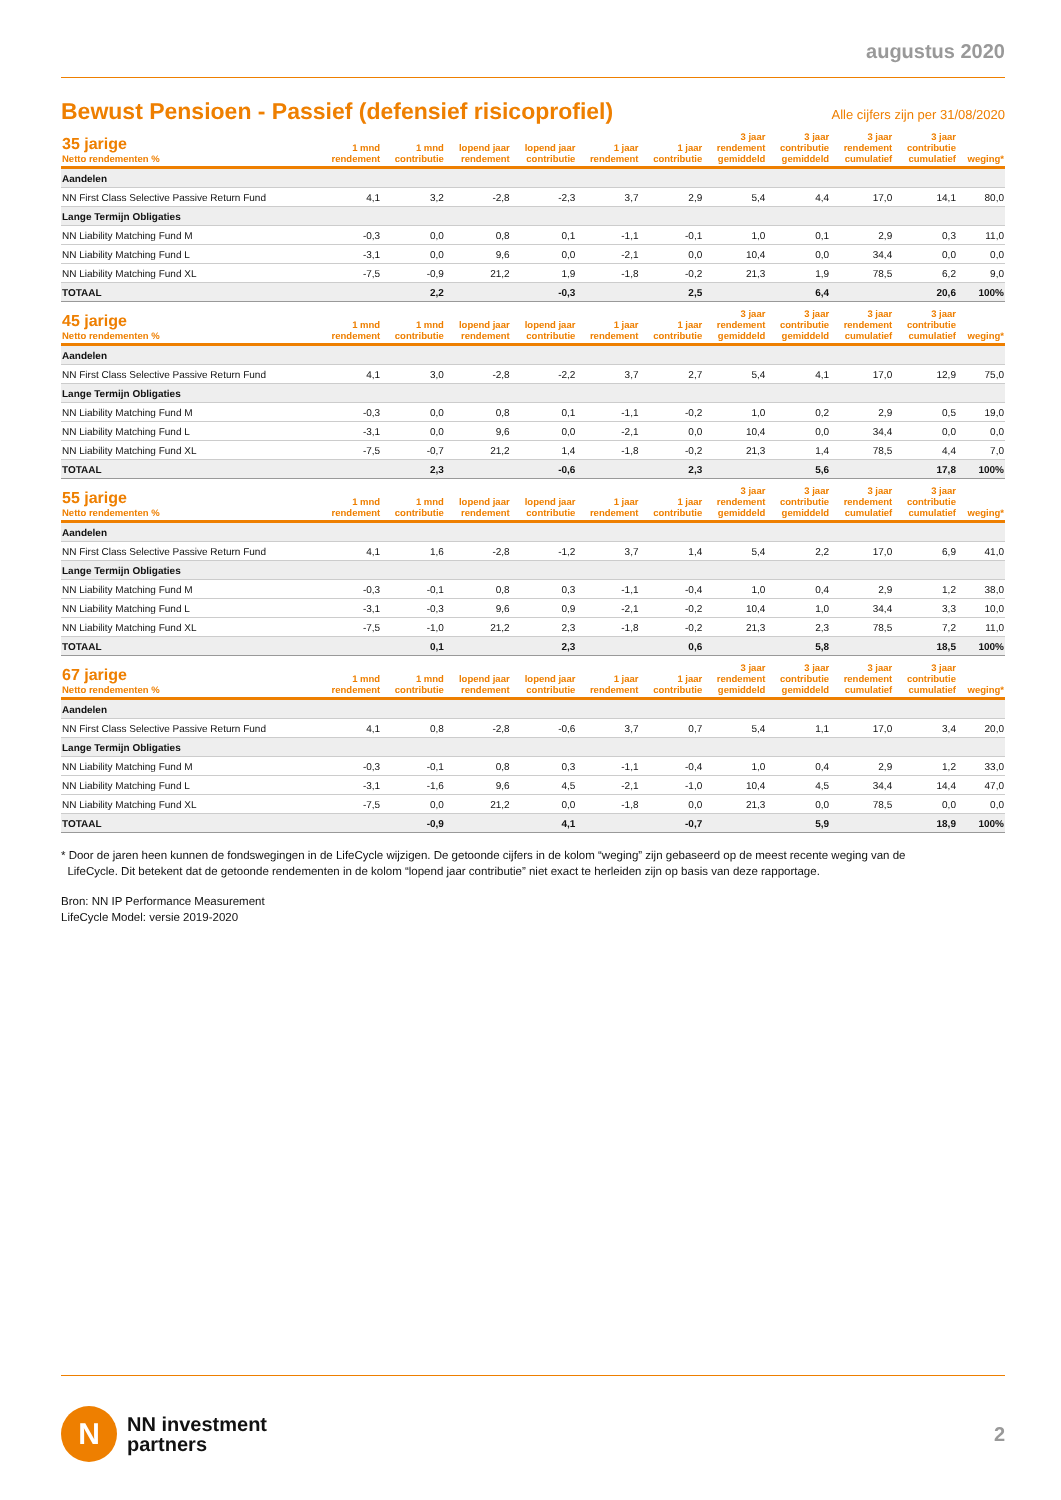augustus 2020
Bewust Pensioen - Passief (defensief risicoprofiel)
Alle cijfers zijn per 31/08/2020
| 35 jarige Netto rendementen % | 1 mnd rendement | 1 mnd contributie | lopend jaar rendement | lopend jaar contributie | 1 jaar rendement | 1 jaar contributie | 3 jaar rendement gemiddeld | 3 jaar contributie gemiddeld | 3 jaar rendement cumulatief | 3 jaar contributie cumulatief | weging* |
| --- | --- | --- | --- | --- | --- | --- | --- | --- | --- | --- | --- |
| Aandelen | | | | | | | | | | | |
| NN First Class Selective Passive Return Fund | 4,1 | 3,2 | -2,8 | -2,3 | 3,7 | 2,9 | 5,4 | 4,4 | 17,0 | 14,1 | 80,0 |
| Lange Termijn Obligaties | | | | | | | | | | | |
| NN Liability Matching Fund M | -0,3 | 0,0 | 0,8 | 0,1 | -1,1 | -0,1 | 1,0 | 0,1 | 2,9 | 0,3 | 11,0 |
| NN Liability Matching Fund L | -3,1 | 0,0 | 9,6 | 0,0 | -2,1 | 0,0 | 10,4 | 0,0 | 34,4 | 0,0 | 0,0 |
| NN Liability Matching Fund XL | -7,5 | -0,9 | 21,2 | 1,9 | -1,8 | -0,2 | 21,3 | 1,9 | 78,5 | 6,2 | 9,0 |
| TOTAAL | | 2,2 | | -0,3 | | 2,5 | | 6,4 | | 20,6 | 100% |
| 45 jarige Netto rendementen % | 1 mnd rendement | 1 mnd contributie | lopend jaar rendement | lopend jaar contributie | 1 jaar rendement | 1 jaar contributie | 3 jaar rendement gemiddeld | 3 jaar contributie gemiddeld | 3 jaar rendement cumulatief | 3 jaar contributie cumulatief | weging* |
| --- | --- | --- | --- | --- | --- | --- | --- | --- | --- | --- | --- |
| Aandelen | | | | | | | | | | | |
| NN First Class Selective Passive Return Fund | 4,1 | 3,0 | -2,8 | -2,2 | 3,7 | 2,7 | 5,4 | 4,1 | 17,0 | 12,9 | 75,0 |
| Lange Termijn Obligaties | | | | | | | | | | | |
| NN Liability Matching Fund M | -0,3 | 0,0 | 0,8 | 0,1 | -1,1 | -0,2 | 1,0 | 0,2 | 2,9 | 0,5 | 19,0 |
| NN Liability Matching Fund L | -3,1 | 0,0 | 9,6 | 0,0 | -2,1 | 0,0 | 10,4 | 0,0 | 34,4 | 0,0 | 0,0 |
| NN Liability Matching Fund XL | -7,5 | -0,7 | 21,2 | 1,4 | -1,8 | -0,2 | 21,3 | 1,4 | 78,5 | 4,4 | 7,0 |
| TOTAAL | | 2,3 | | -0,6 | | 2,3 | | 5,6 | | 17,8 | 100% |
| 55 jarige Netto rendementen % | 1 mnd rendement | 1 mnd contributie | lopend jaar rendement | lopend jaar contributie | 1 jaar rendement | 1 jaar contributie | 3 jaar rendement gemiddeld | 3 jaar contributie gemiddeld | 3 jaar rendement cumulatief | 3 jaar contributie cumulatief | weging* |
| --- | --- | --- | --- | --- | --- | --- | --- | --- | --- | --- | --- |
| Aandelen | | | | | | | | | | | |
| NN First Class Selective Passive Return Fund | 4,1 | 1,6 | -2,8 | -1,2 | 3,7 | 1,4 | 5,4 | 2,2 | 17,0 | 6,9 | 41,0 |
| Lange Termijn Obligaties | | | | | | | | | | | |
| NN Liability Matching Fund M | -0,3 | -0,1 | 0,8 | 0,3 | -1,1 | -0,4 | 1,0 | 0,4 | 2,9 | 1,2 | 38,0 |
| NN Liability Matching Fund L | -3,1 | -0,3 | 9,6 | 0,9 | -2,1 | -0,2 | 10,4 | 1,0 | 34,4 | 3,3 | 10,0 |
| NN Liability Matching Fund XL | -7,5 | -1,0 | 21,2 | 2,3 | -1,8 | -0,2 | 21,3 | 2,3 | 78,5 | 7,2 | 11,0 |
| TOTAAL | | 0,1 | | 2,3 | | 0,6 | | 5,8 | | 18,5 | 100% |
| 67 jarige Netto rendementen % | 1 mnd rendement | 1 mnd contributie | lopend jaar rendement | lopend jaar contributie | 1 jaar rendement | 1 jaar contributie | 3 jaar rendement gemiddeld | 3 jaar contributie gemiddeld | 3 jaar rendement cumulatief | 3 jaar contributie cumulatief | weging* |
| --- | --- | --- | --- | --- | --- | --- | --- | --- | --- | --- | --- |
| Aandelen | | | | | | | | | | | |
| NN First Class Selective Passive Return Fund | 4,1 | 0,8 | -2,8 | -0,6 | 3,7 | 0,7 | 5,4 | 1,1 | 17,0 | 3,4 | 20,0 |
| Lange Termijn Obligaties | | | | | | | | | | | |
| NN Liability Matching Fund M | -0,3 | -0,1 | 0,8 | 0,3 | -1,1 | -0,4 | 1,0 | 0,4 | 2,9 | 1,2 | 33,0 |
| NN Liability Matching Fund L | -3,1 | -1,6 | 9,6 | 4,5 | -2,1 | -1,0 | 10,4 | 4,5 | 34,4 | 14,4 | 47,0 |
| NN Liability Matching Fund XL | -7,5 | 0,0 | 21,2 | 0,0 | -1,8 | 0,0 | 21,3 | 0,0 | 78,5 | 0,0 | 0,0 |
| TOTAAL | | -0,9 | | 4,1 | | -0,7 | | 5,9 | | 18,9 | 100% |
* Door de jaren heen kunnen de fondswegingen in de LifeCycle wijzigen. De getoonde cijfers in de kolom “weging” zijn gebaseerd op de meest recente weging van de
LifeCycle. Dit betekent dat de getoonde rendementen in de kolom “lopend jaar contributie” niet exact te herleiden zijn op basis van deze rapportage.
Bron: NN IP Performance Measurement
LifeCycle Model: versie 2019-2020
N
NN investment
partners
2